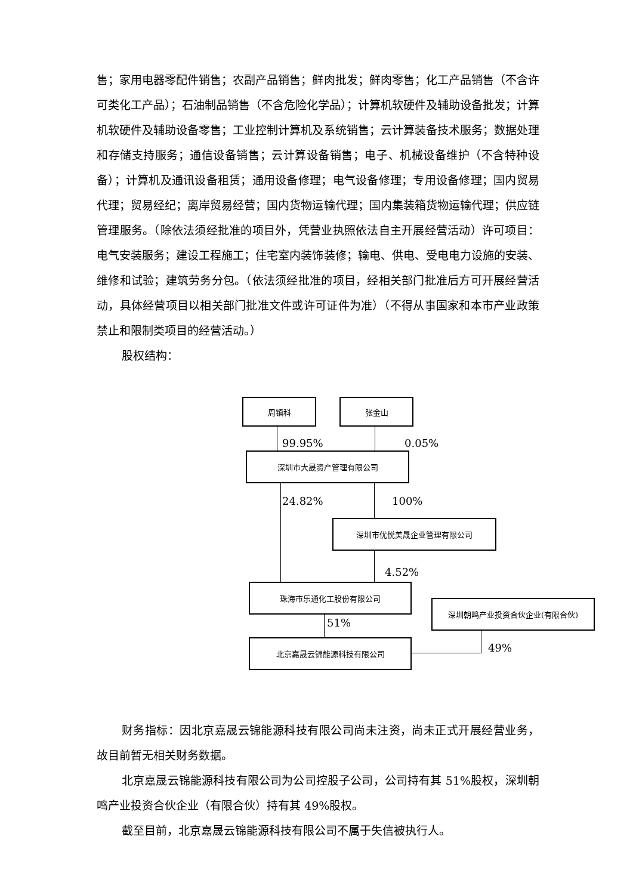售；家用电器零配件销售；农副产品销售；鲜肉批发；鲜肉零售；化工产品销售（不含许可类化工产品）；石油制品销售（不含危险化学品）；计算机软硬件及辅助设备批发；计算机软硬件及辅助设备零售；工业控制计算机及系统销售；云计算装备技术服务；数据处理和存储支持服务；通信设备销售；云计算设备销售；电子、机械设备维护（不含特种设备）；计算机及通讯设备租赁；通用设备修理；电气设备修理；专用设备修理；国内贸易代理；贸易经纪；离岸贸易经营；国内货物运输代理；国内集装箱货物运输代理；供应链管理服务。（除依法须经批准的项目外，凭营业执照依法自主开展经营活动）许可项目：电气安装服务；建设工程施工；住宅室内装饰装修；输电、供电、受电电力设施的安装、维修和试验；建筑劳务分包。（依法须经批准的项目，经相关部门批准后方可开展经营活动，具体经营项目以相关部门批准文件或许可证件为准）（不得从事国家和本市产业政策禁止和限制类项目的经营活动。）
股权结构：
周镇科 张金山
99.95% 0.05%
深圳市大晟资产管理有限公司
24.82% 100%
深圳市优悦美晟企业管理有限公司
4.52%
珠海市乐通化工股份有限公司
深圳朝鸣产业投资合伙企业(有限合伙)
51%
北京嘉晟云锦能源科技有限公司
49%
财务指标：因北京嘉晟云锦能源科技有限公司尚未注资，尚未正式开展经营业务，故目前暂无相关财务数据。
北京嘉晟云锦能源科技有限公司为公司控股子公司，公司持有其 51%股权，深圳朝鸣产业投资合伙企业（有限合伙）持有其 49%股权。
截至目前，北京嘉晟云锦能源科技有限公司不属于失信被执行人。